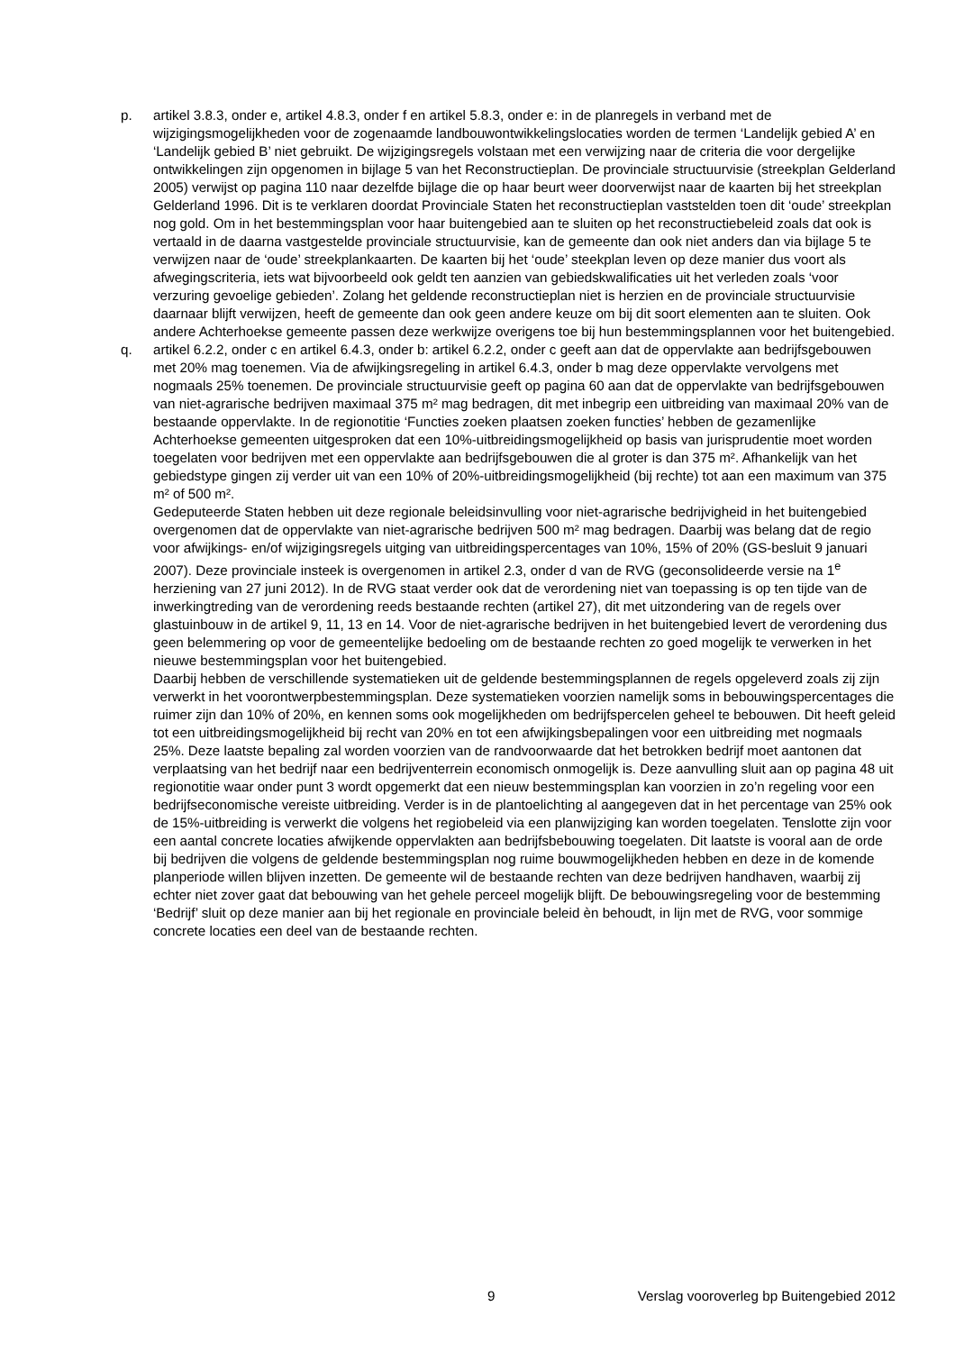p. artikel 3.8.3, onder e, artikel 4.8.3, onder f en artikel 5.8.3, onder e: in de planregels in verband met de wijzigingsmogelijkheden voor de zogenaamde landbouwontwikkelingslocaties worden de termen ‘Landelijk gebied A’ en ‘Landelijk gebied B’ niet gebruikt. De wijzigingsregels volstaan met een verwijzing naar de criteria die voor dergelijke ontwikkelingen zijn opgenomen in bijlage 5 van het Reconstructieplan. De provinciale structuurvisie (streekplan Gelderland 2005) verwijst op pagina 110 naar dezelfde bijlage die op haar beurt weer doorverwijst naar de kaarten bij het streekplan Gelderland 1996. Dit is te verklaren doordat Provinciale Staten het reconstructieplan vaststelden toen dit ‘oude’ streekplan nog gold. Om in het bestemmingsplan voor haar buitengebied aan te sluiten op het reconstructiebeleid zoals dat ook is vertaald in de daarna vastgestelde provinciale structuurvisie, kan de gemeente dan ook niet anders dan via bijlage 5 te verwijzen naar de ‘oude’ streekplankaarten. De kaarten bij het ‘oude’ steekplan leven op deze manier dus voort als afwegingscriteria, iets wat bijvoorbeeld ook geldt ten aanzien van gebiedskwalificaties uit het verleden zoals ‘voor verzuring gevoelige gebieden’. Zolang het geldende reconstructieplan niet is herzien en de provinciale structuurvisie daarnaar blijft verwijzen, heeft de gemeente dan ook geen andere keuze om bij dit soort elementen aan te sluiten. Ook andere Achterhoekse gemeente passen deze werkwijze overigens toe bij hun bestemmingsplannen voor het buitengebied.
q. artikel 6.2.2, onder c en artikel 6.4.3, onder b: artikel 6.2.2, onder c geeft aan dat de oppervlakte aan bedrijfsgebouwen met 20% mag toenemen. Via de afwijkingsregeling in artikel 6.4.3, onder b mag deze oppervlakte vervolgens met nogmaals 25% toenemen. De provinciale structuurvisie geeft op pagina 60 aan dat de oppervlakte van bedrijfsgebouwen van niet-agrarische bedrijven maximaal 375 m² mag bedragen, dit met inbegrip een uitbreiding van maximaal 20% van de bestaande oppervlakte. In de regionotitie ‘Functies zoeken plaatsen zoeken functies’ hebben de gezamenlijke Achterhoekse gemeenten uitgesproken dat een 10%-uitbreidingsmogelijkheid op basis van jurisprudentie moet worden toegelaten voor bedrijven met een oppervlakte aan bedrijfsgebouwen die al groter is dan 375 m². Afhankelijk van het gebiedstype gingen zij verder uit van een 10% of 20%-uitbreidingsmogelijkheid (bij rechte) tot aan een maximum van 375 m² of 500 m².
Gedeputeerde Staten hebben uit deze regionale beleidsinvulling voor niet-agrarische bedrijvigheid in het buitengebied overgenomen dat de oppervlakte van niet-agrarische bedrijven 500 m² mag bedragen. Daarbij was belang dat de regio voor afwijkings- en/of wijzigingsregels uitging van uitbreidingspercentages van 10%, 15% of 20% (GS-besluit 9 januari 2007). Deze provinciale insteek is overgenomen in artikel 2.3, onder d van de RVG (geconsolideerde versie na 1<sup>e</sup> herziening van 27 juni 2012). In de RVG staat verder ook dat de verordening niet van toepassing is op ten tijde van de inwerkingtreding van de verordening reeds bestaande rechten (artikel 27), dit met uitzondering van de regels over glastuinbouw in de artikel 9, 11, 13 en 14. Voor de niet-agrarische bedrijven in het buitengebied levert de verordening dus geen belemmering op voor de gemeentelijke bedoeling om de bestaande rechten zo goed mogelijk te verwerken in het nieuwe bestemmingsplan voor het buitengebied.
Daarbij hebben de verschillende systematieken uit de geldende bestemmingsplannen de regels opgeleverd zoals zij zijn verwerkt in het voorontwerpbestemmingsplan. Deze systematieken voorzien namelijk soms in bebouwingspercentages die ruimer zijn dan 10% of 20%, en kennen soms ook mogelijkheden om bedrijfspercelen geheel te bebouwen. Dit heeft geleid tot een uitbreidingsmogelijkheid bij recht van 20% en tot een afwijkingsbepalingen voor een uitbreiding met nogmaals 25%. Deze laatste bepaling zal worden voorzien van de randvoorwaarde dat het betrokken bedrijf moet aantonen dat verplaatsing van het bedrijf naar een bedrijventerrein economisch onmogelijk is. Deze aanvulling sluit aan op pagina 48 uit regionotitie waar onder punt 3 wordt opgemerkt dat een nieuw bestemmingsplan kan voorzien in zo’n regeling voor een bedrijfseconomische vereiste uitbreiding. Verder is in de plantoelichting al aangegeven dat in het percentage van 25% ook de 15%-uitbreiding is verwerkt die volgens het regiobeleid via een planwijziging kan worden toegelaten. Tenslotte zijn voor een aantal concrete locaties afwijkende oppervlakten aan bedrijfsbebouwing toegelaten. Dit laatste is vooral aan de orde bij bedrijven die volgens de geldende bestemmingsplan nog ruime bouwmogelijkheden hebben en deze in de komende planperiode willen blijven inzetten. De gemeente wil de bestaande rechten van deze bedrijven handhaven, waarbij zij echter niet zover gaat dat bebouwing van het gehele perceel mogelijk blijft. De bebouwingsregeling voor de bestemming ‘Bedrijf’ sluit op deze manier aan bij het regionale en provinciale beleid èn behoudt, in lijn met de RVG, voor sommige concrete locaties een deel van de bestaande rechten.
9 Verslag vooroverleg bp Buitengebied 2012